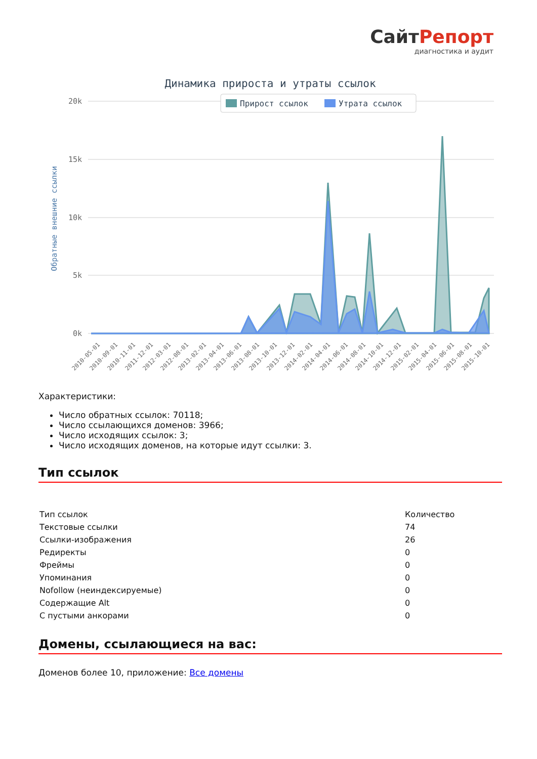СайтРепорт
диагностика и аудит
Динамика прироста и утраты ссылок
20k
15k
10k
5k
0k
Обратные внешние ссылки
Прирост ссылок
Утрата ссылок
2010-05-01
2010-09-01
2010-11-01
2011-12-01
2012-03-01
2012-08-01
2013-02-01
2013-04-01
2013-06-01
2013-08-01
2013-10-01
2013-12-01
2014-02-01
2014-04-01
2014-06-01
2014-08-01
2014-10-01
2014-12-01
2015-02-01
2015-04-01
2015-06-01
2015-08-01
2015-10-01
Характеристики:
Число обратных ссылок: 70118;
Число ссылающихся доменов: 3966;
Число исходящих ссылок: 3;
Число исходящих доменов, на которые идут ссылки: 3.
Тип ссылок
| Тип ссылок | Количество |
| Текстовые ссылки | 74 |
| Ссылки-изображения | 26 |
| Редиректы | 0 |
| Фреймы | 0 |
| Упоминания | 0 |
| Nofollow (неиндексируемые) | 0 |
| Содержащие Alt | 0 |
| С пустыми анкорами | 0 |
Домены, ссылающиеся на вас:
Доменов более 10, приложение: Все домены